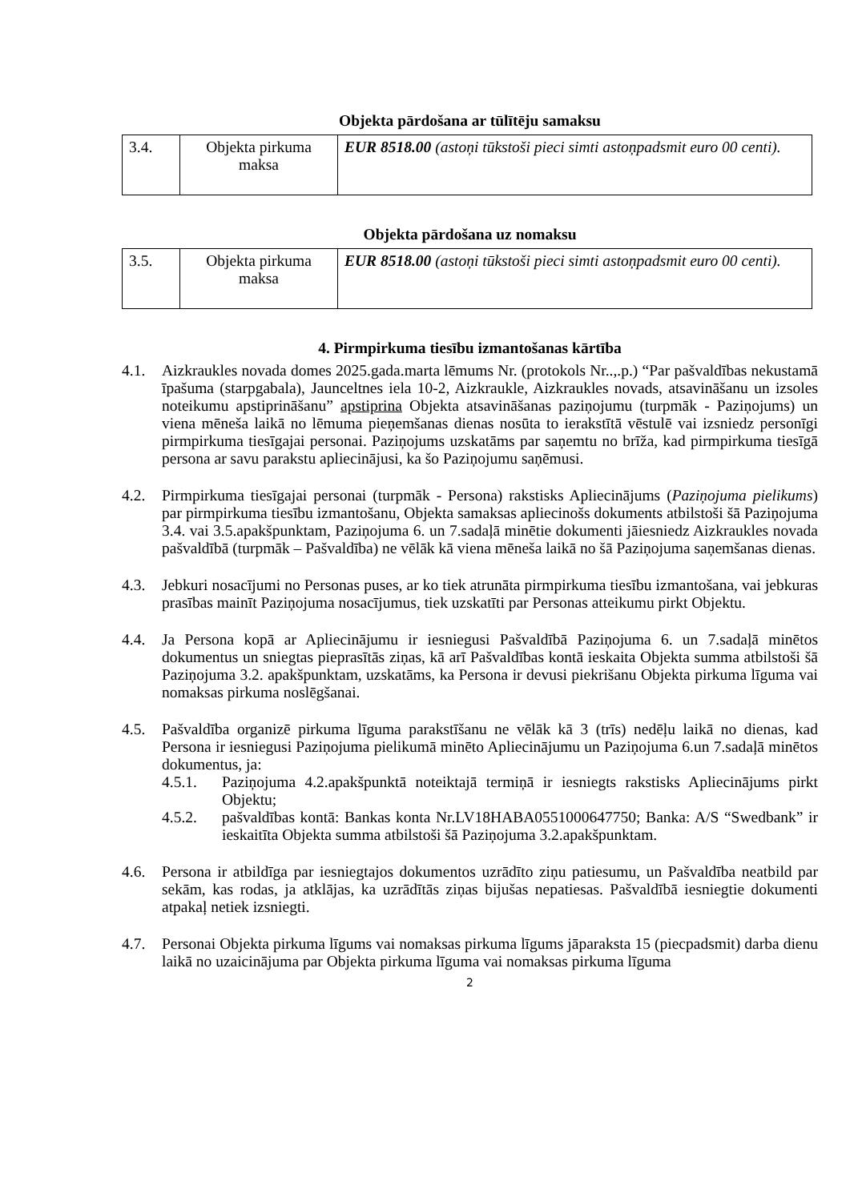Objekta pārdošana ar tūlītēju samaksu
| 3.4. | Objekta pirkuma maksa | EUR 8518.00 (astoņi tūkstoši pieci simti astoņpadsmit euro 00 centi). |
Objekta pārdošana uz nomaksu
| 3.5. | Objekta pirkuma maksa | EUR 8518.00 (astoņi tūkstoši pieci simti astoņpadsmit euro 00 centi). |
4. Pirmpirkuma tiesību izmantošanas kārtība
4.1. Aizkraukles novada domes 2025.gada.marta lēmums Nr. (protokols Nr..,.p.) “Par pašvaldības nekustamā īpašuma (starpgabala), Jaunceltnes iela 10-2, Aizkraukle, Aizkraukles novads, atsavināšanu un izsoles noteikumu apstiprināšanu” apstiprina Objekta atsavināšanas paziņojumu (turpmāk - Paziņojums) un viena mēneša laikā no lēmuma pieņemšanas dienas nosūta to ierakstītā vēstulē vai izsniedz personīgi pirmpirkuma tiesīgajai personai. Paziņojums uzskatāms par saņemtu no brīža, kad pirmpirkuma tiesīgā persona ar savu parakstu apliecinājusi, ka šo Paziņojumu saņēmusi.
4.2. Pirmpirkuma tiesīgajai personai (turpmāk - Persona) rakstisks Apliecinājums (Paziņojuma pielikums) par pirmpirkuma tiesību izmantošanu, Objekta samaksas apliecinošs dokuments atbilstoši šā Paziņojuma 3.4. vai 3.5.apakšpunktam, Paziņojuma 6. un 7.sadaļā minētie dokumenti jāiesniedz Aizkraukles novada pašvaldībā (turpmāk – Pašvaldība) ne vēlāk kā viena mēneša laikā no šā Paziņojuma saņemšanas dienas.
4.3. Jebkuri nosacījumi no Personas puses, ar ko tiek atrunāta pirmpirkuma tiesību izmantošana, vai jebkuras prasības mainīt Paziņojuma nosacījumus, tiek uzskatīti par Personas atteikumu pirkt Objektu.
4.4. Ja Persona kopā ar Apliecinājumu ir iesniegusi Pašvaldībā Paziņojuma 6. un 7.sadaļā minētos dokumentus un sniegtas pieprasītās ziņas, kā arī Pašvaldības kontā ieskaita Objekta summa atbilstoši šā Paziņojuma 3.2. apakšpunktam, uzskatāms, ka Persona ir devusi piekrišanu Objekta pirkuma līguma vai nomaksas pirkuma noslēgšanai.
4.5. Pašvaldība organizē pirkuma līguma parakstīšanu ne vēlāk kā 3 (trīs) nedēļu laikā no dienas, kad Persona ir iesniegusi Paziņojuma pielikumā minēto Apliecinājumu un Paziņojuma 6.un 7.sadaļā minētos dokumentus, ja:
4.5.1. Paziņojuma 4.2.apakšpunktā noteiktajā termiņā ir iesniegts rakstisks Apliecinājums pirkt Objektu;
4.5.2. pašvaldības kontā: Bankas konta Nr.LV18HABA0551000647750; Banka: A/S “Swedbank” ir ieskaitīta Objekta summa atbilstoši šā Paziņojuma 3.2.apakšpunktam.
4.6. Persona ir atbildīga par iesniegtajos dokumentos uzrādīto ziņu patiesumu, un Pašvaldība neatbild par sekām, kas rodas, ja atklājas, ka uzrādītās ziņas bijušas nepatiesas. Pašvaldībā iesniegtie dokumenti atpakaļ netiek izsniegti.
4.7. Personai Objekta pirkuma līgums vai nomaksas pirkuma līgums jāparaksta 15 (piecpadsmit) darba dienu laikā no uzaicinājuma par Objekta pirkuma līguma vai nomaksas pirkuma līguma
2